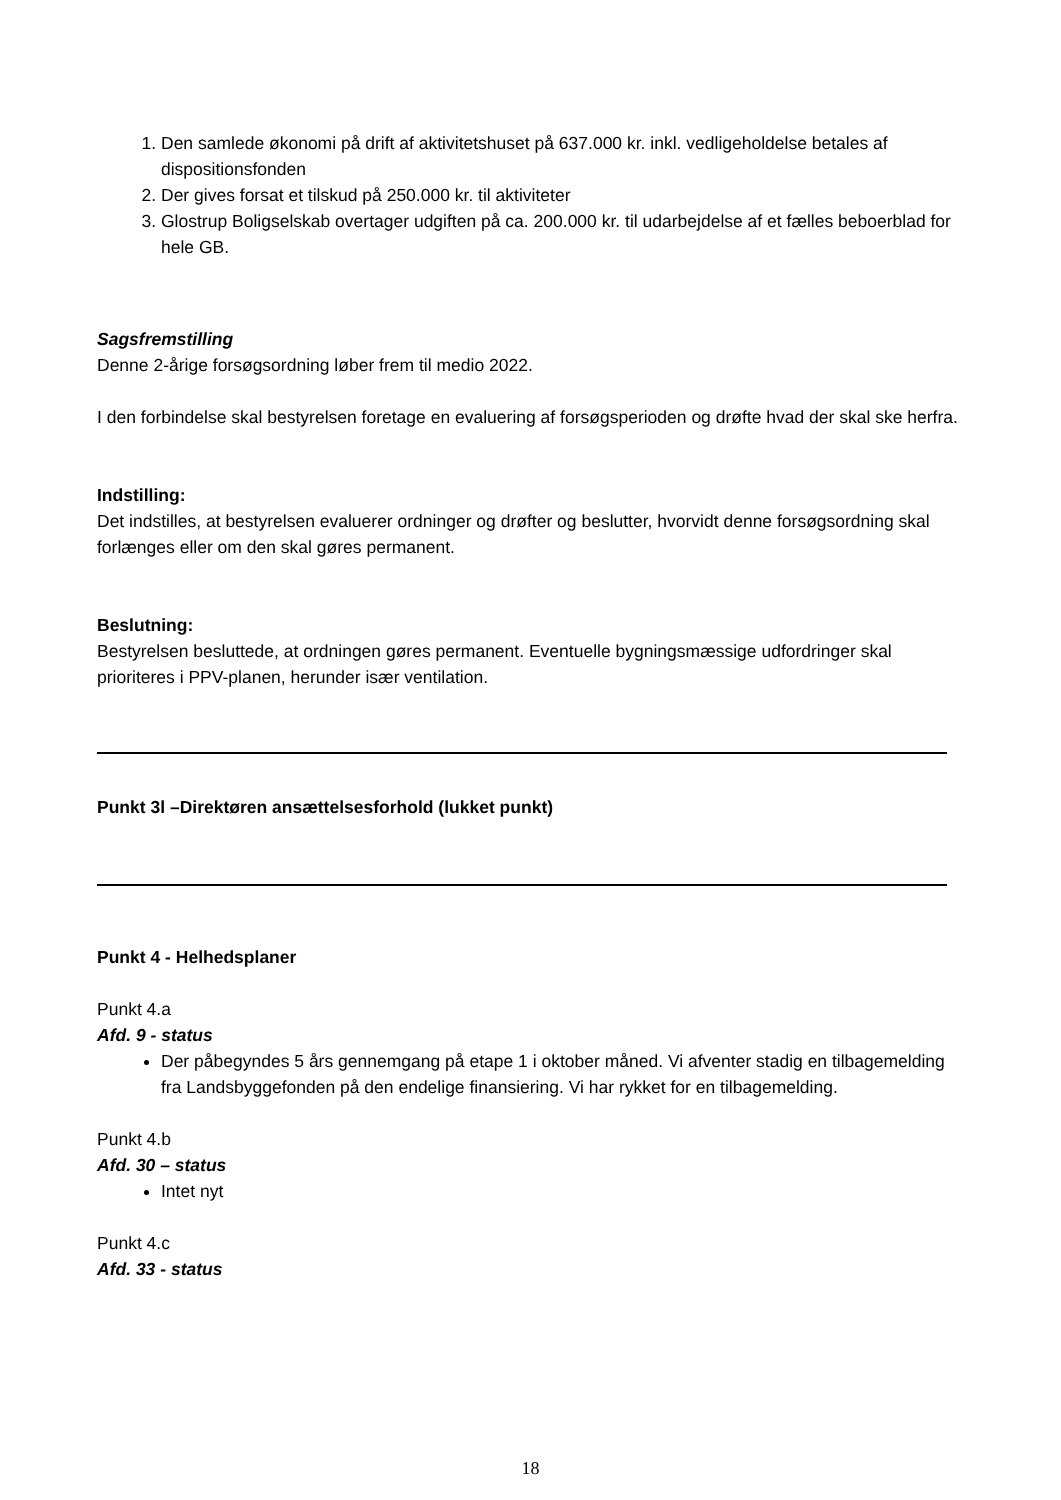1. Den samlede økonomi på drift af aktivitetshuset på 637.000 kr. inkl. vedligeholdelse betales af dispositionsfonden
2. Der gives forsat et tilskud på 250.000 kr. til aktiviteter
3. Glostrup Boligselskab overtager udgiften på ca. 200.000 kr. til udarbejdelse af et fælles beboerblad for hele GB.
Sagsfremstilling
Denne 2-årige forsøgsordning løber frem til medio 2022.
I den forbindelse skal bestyrelsen foretage en evaluering af forsøgsperioden og drøfte hvad der skal ske herfra.
Indstilling:
Det indstilles, at bestyrelsen evaluerer ordninger og drøfter og beslutter, hvorvidt denne forsøgsordning skal forlænges eller om den skal gøres permanent.
Beslutning:
Bestyrelsen besluttede, at ordningen gøres permanent. Eventuelle bygningsmæssige udfordringer skal prioriteres i PPV-planen, herunder især ventilation.
Punkt 3l –Direktøren ansættelsesforhold (lukket punkt)
Punkt 4 - Helhedsplaner
Punkt 4.a
Afd. 9 - status
Der påbegyndes 5 års gennemgang på etape 1 i oktober måned. Vi afventer stadig en tilbagemelding fra Landsbyggefonden på den endelige finansiering. Vi har rykket for en tilbagemelding.
Punkt 4.b
Afd. 30 – status
Intet nyt
Punkt 4.c
Afd. 33 - status
18